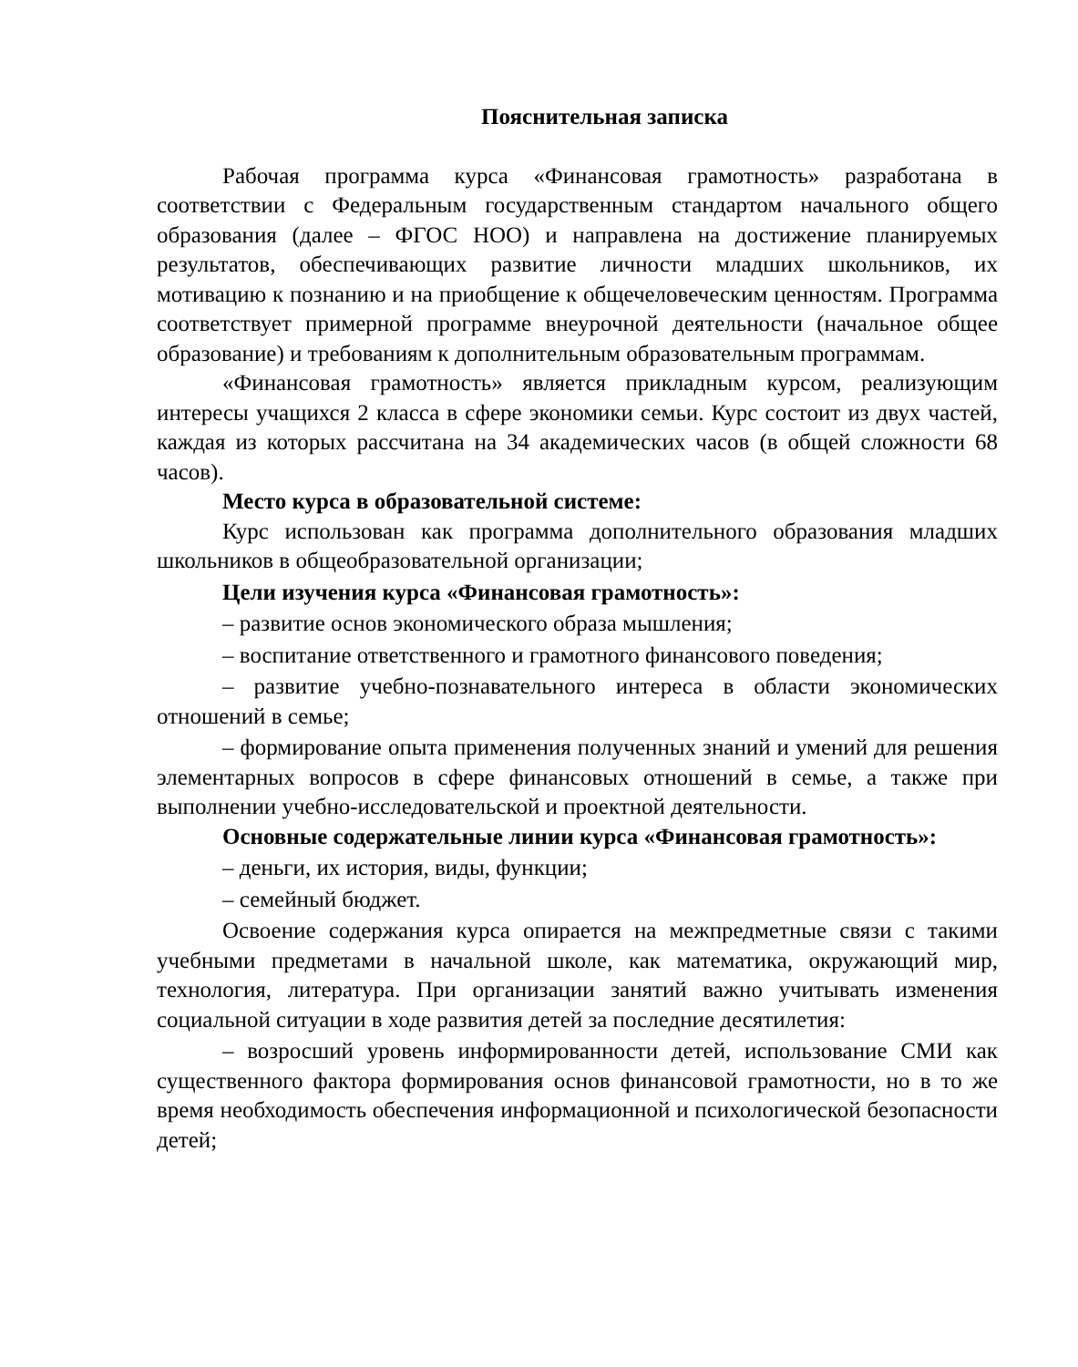Пояснительная записка
Рабочая программа курса «Финансовая грамотность» разработана в соответствии с Федеральным государственным стандартом начального общего образования (далее – ФГОС НОО) и направлена на достижение планируемых результатов, обеспечивающих развитие личности младших школьников, их мотивацию к познанию и на приобщение к общечеловеческим ценностям. Программа соответствует примерной программе внеурочной деятельности (начальное общее образование) и требованиям к дополнительным образовательным программам.
«Финансовая грамотность» является прикладным курсом, реализующим интересы учащихся 2 класса в сфере экономики семьи. Курс состоит из двух частей, каждая из которых рассчитана на 34 академических часов (в общей сложности 68 часов).
Место курса в образовательной системе:
Курс использован как программа дополнительного образования младших школьников в общеобразовательной организации;
Цели изучения курса «Финансовая грамотность»:
– развитие основ экономического образа мышления;
– воспитание ответственного и грамотного финансового поведения;
– развитие учебно-познавательного интереса в области экономических отношений в семье;
– формирование опыта применения полученных знаний и умений для решения элементарных вопросов в сфере финансовых отношений в семье, а также при выполнении учебно-исследовательской и проектной деятельности.
Основные содержательные линии курса «Финансовая грамотность»:
– деньги, их история, виды, функции;
– семейный бюджет.
Освоение содержания курса опирается на межпредметные связи с такими учебными предметами в начальной школе, как математика, окружающий мир, технология, литература. При организации занятий важно учитывать изменения социальной ситуации в ходе развития детей за последние десятилетия:
– возросший уровень информированности детей, использование СМИ как существенного фактора формирования основ финансовой грамотности, но в то же время необходимость обеспечения информационной и психологической безопасности детей;